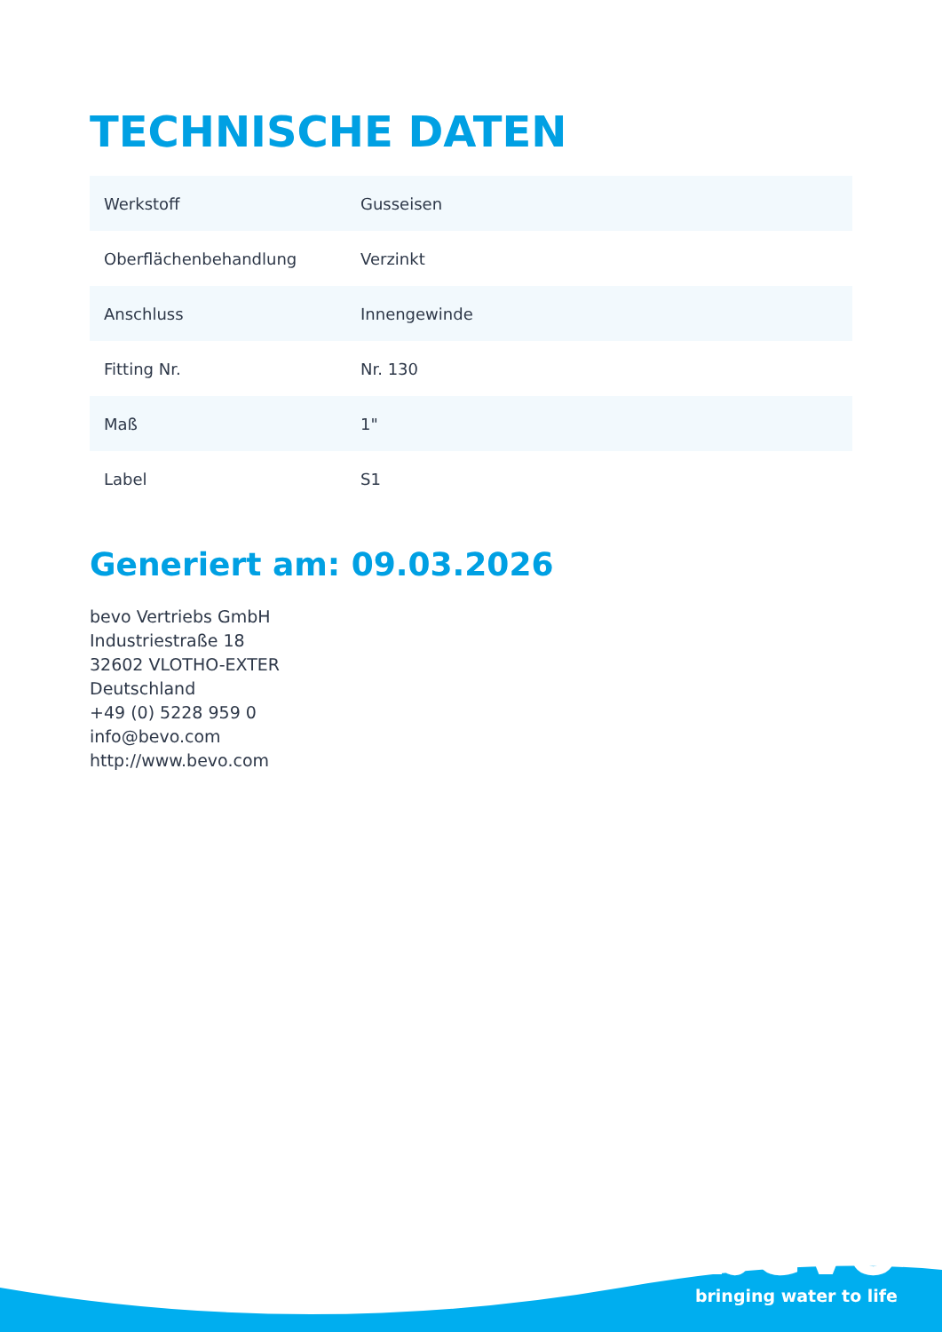TECHNISCHE DATEN
| Werkstoff | Gusseisen |
| Oberflächenbehandlung | Verzinkt |
| Anschluss | Innengewinde |
| Fitting Nr. | Nr. 130 |
| Maß | 1" |
| Label | S1 |
Generiert am: 09.03.2026
bevo Vertriebs GmbH
Industriestraße 18
32602 VLOTHO-EXTER
Deutschland
+49 (0) 5228 959 0
info@bevo.com
http://www.bevo.com
bevo
bringing water to life